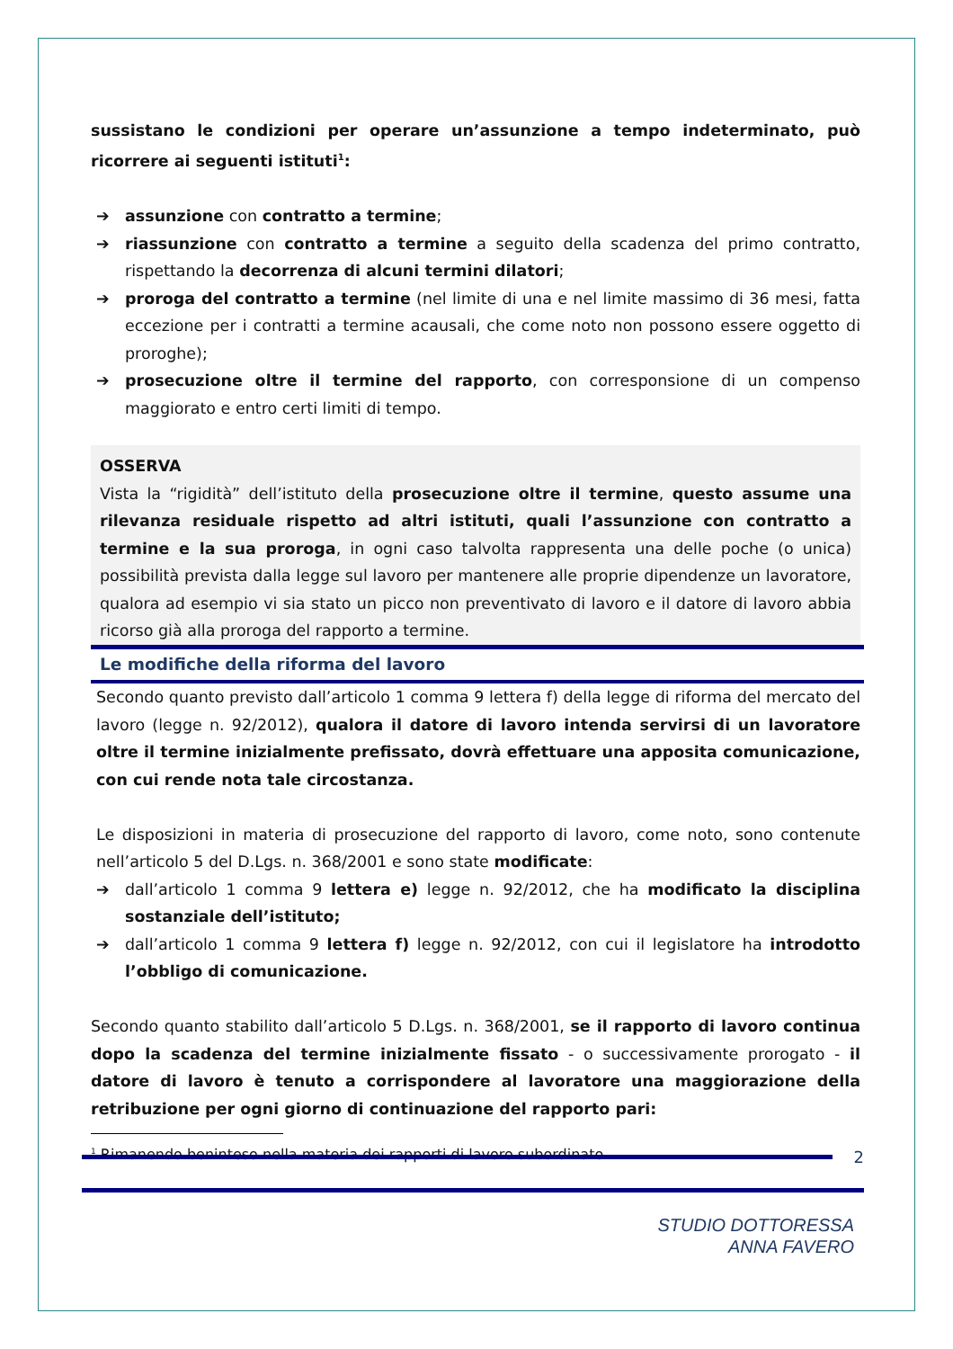sussistano le condizioni per operare un’assunzione a tempo indeterminato, può ricorrere ai seguenti istituti<sup>1</sup>:
➔ assunzione con contratto a termine;
➔ riassunzione con contratto a termine a seguito della scadenza del primo contratto, rispettando la decorrenza di alcuni termini dilatori;
➔ proroga del contratto a termine (nel limite di una e nel limite massimo di 36 mesi, fatta eccezione per i contratti a termine acausali, che come noto non possono essere oggetto di proroghe);
➔ prosecuzione oltre il termine del rapporto, con corresponsione di un compenso maggiorato e entro certi limiti di tempo.
OSSERVA
Vista la “rigidità” dell’istituto della prosecuzione oltre il termine, questo assume una rilevanza residuale rispetto ad altri istituti, quali l’assunzione con contratto a termine e la sua proroga, in ogni caso talvolta rappresenta una delle poche (o unica) possibilità prevista dalla legge sul lavoro per mantenere alle proprie dipendenze un lavoratore, qualora ad esempio vi sia stato un picco non preventivato di lavoro e il datore di lavoro abbia ricorso già alla proroga del rapporto a termine.
Le modifiche della riforma del lavoro
Secondo quanto previsto dall’articolo 1 comma 9 lettera f) della legge di riforma del mercato del lavoro (legge n. 92/2012), qualora il datore di lavoro intenda servirsi di un lavoratore oltre il termine inizialmente prefissato, dovrà effettuare una apposita comunicazione, con cui rende nota tale circostanza.
Le disposizioni in materia di prosecuzione del rapporto di lavoro, come noto, sono contenute nell’articolo 5 del D.Lgs. n. 368/2001 e sono state modificate:
➔ dall’articolo 1 comma 9 lettera e) legge n. 92/2012, che ha modificato la disciplina sostanziale dell’istituto;
➔ dall’articolo 1 comma 9 lettera f) legge n. 92/2012, con cui il legislatore ha introdotto l’obbligo di comunicazione.
Secondo quanto stabilito dall’articolo 5 D.Lgs. n. 368/2001, se il rapporto di lavoro continua dopo la scadenza del termine inizialmente fissato - o successivamente prorogato - il datore di lavoro è tenuto a corrispondere al lavoratore una maggiorazione della retribuzione per ogni giorno di continuazione del rapporto pari:
<sup>1</sup> Rimanendo beninteso nella materia dei rapporti di lavoro subordinato
2
STUDIO DOTTORESSA
ANNA FAVERO